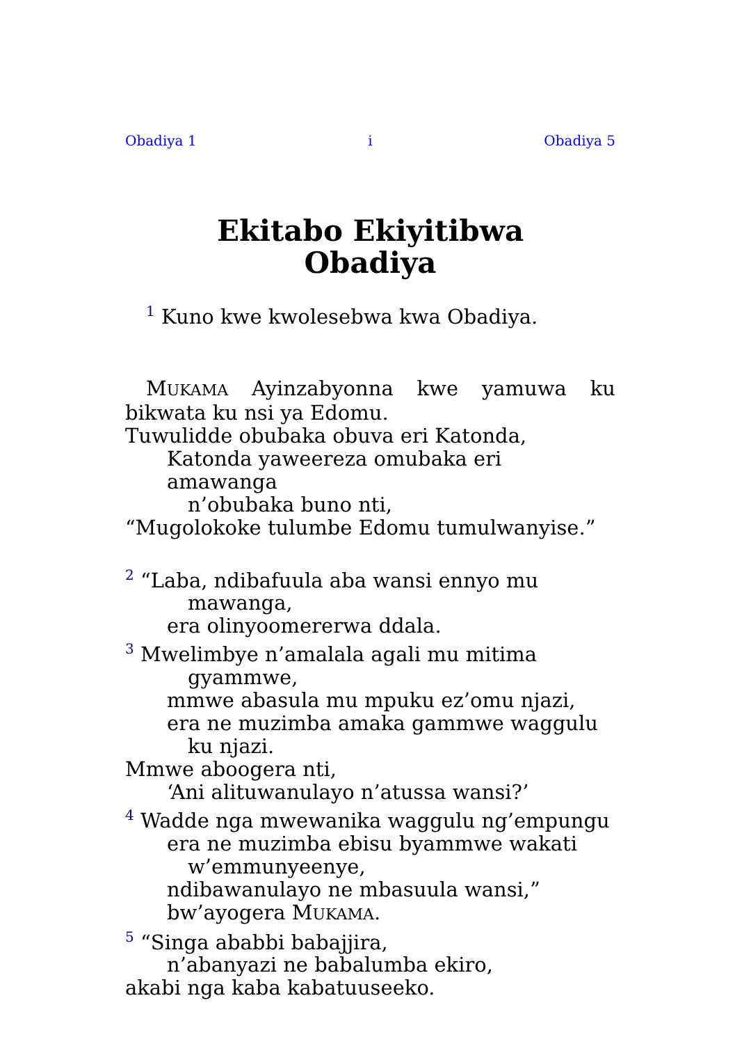Obadiya 1 i Obadiya 5
Ekitabo Ekiyitibwa
Obadiya
1 Kuno kwe kwolesebwa kwa Obadiya.
MUKAMA Ayinzabyonna kwe yamuwa ku bikwata ku nsi ya Edomu.
Tuwulidde obubaka obuva eri Katonda,
Katonda yaweereza omubaka eri amawanga
n’obubaka buno nti,
“Mugolokoke tulumbe Edomu tumulwanyise.”
2 “Laba, ndibafuula aba wansi ennyo mu
mawanga,
era olinyoomererwa ddala.
3 Mwelimbye n’amalala agali mu mitima
gyammwe,
mmwe abasula mu mpuku ez’omu njazi,
era ne muzimba amaka gammwe waggulu
ku njazi.
Mmwe aboogera nti,
‘Ani alituwanulayo n’atussa wansi?’
4 Wadde nga mwewanika waggulu ng’empungu
era ne muzimba ebisu byammwe wakati
w’emmunyeenye,
ndibawanulayo ne mbasuula wansi,”
bw’ayogera MUKAMA.
5 “Singa ababbi babajjira,
n’abanyazi ne babalumba ekiro,
akabi nga kaba kabatuuseeko.